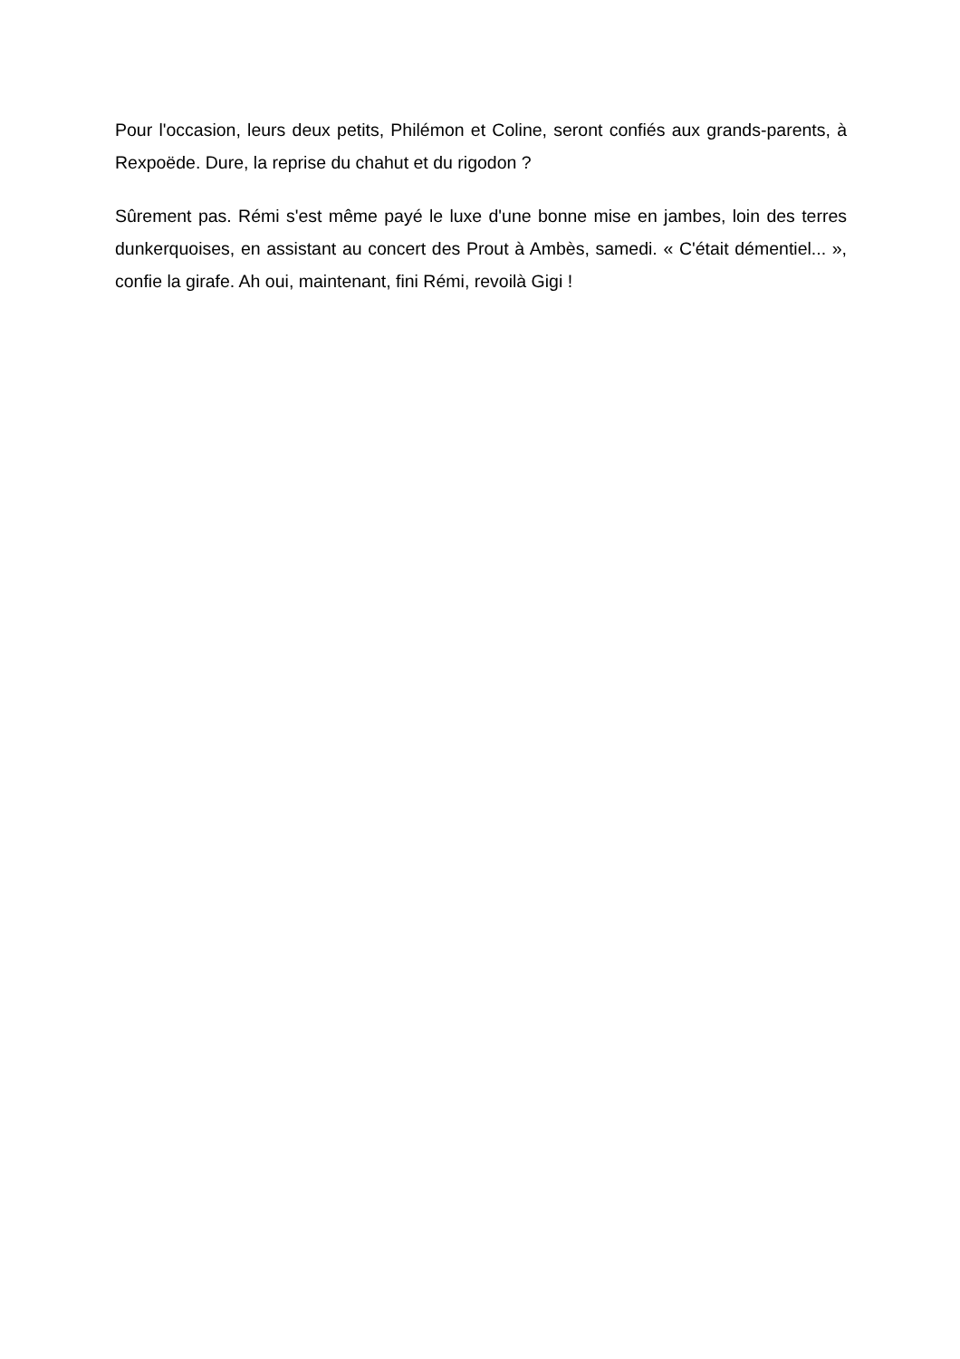Pour l'occasion, leurs deux petits, Philémon et Coline, seront confiés aux grands-parents, à Rexpoëde. Dure, la reprise du chahut et du rigodon ?
Sûrement pas. Rémi s'est même payé le luxe d'une bonne mise en jambes, loin des terres dunkerquoises, en assistant au concert des Prout à Ambès, samedi. « C'était démentiel... », confie la girafe. Ah oui, maintenant, fini Rémi, revoilà Gigi !